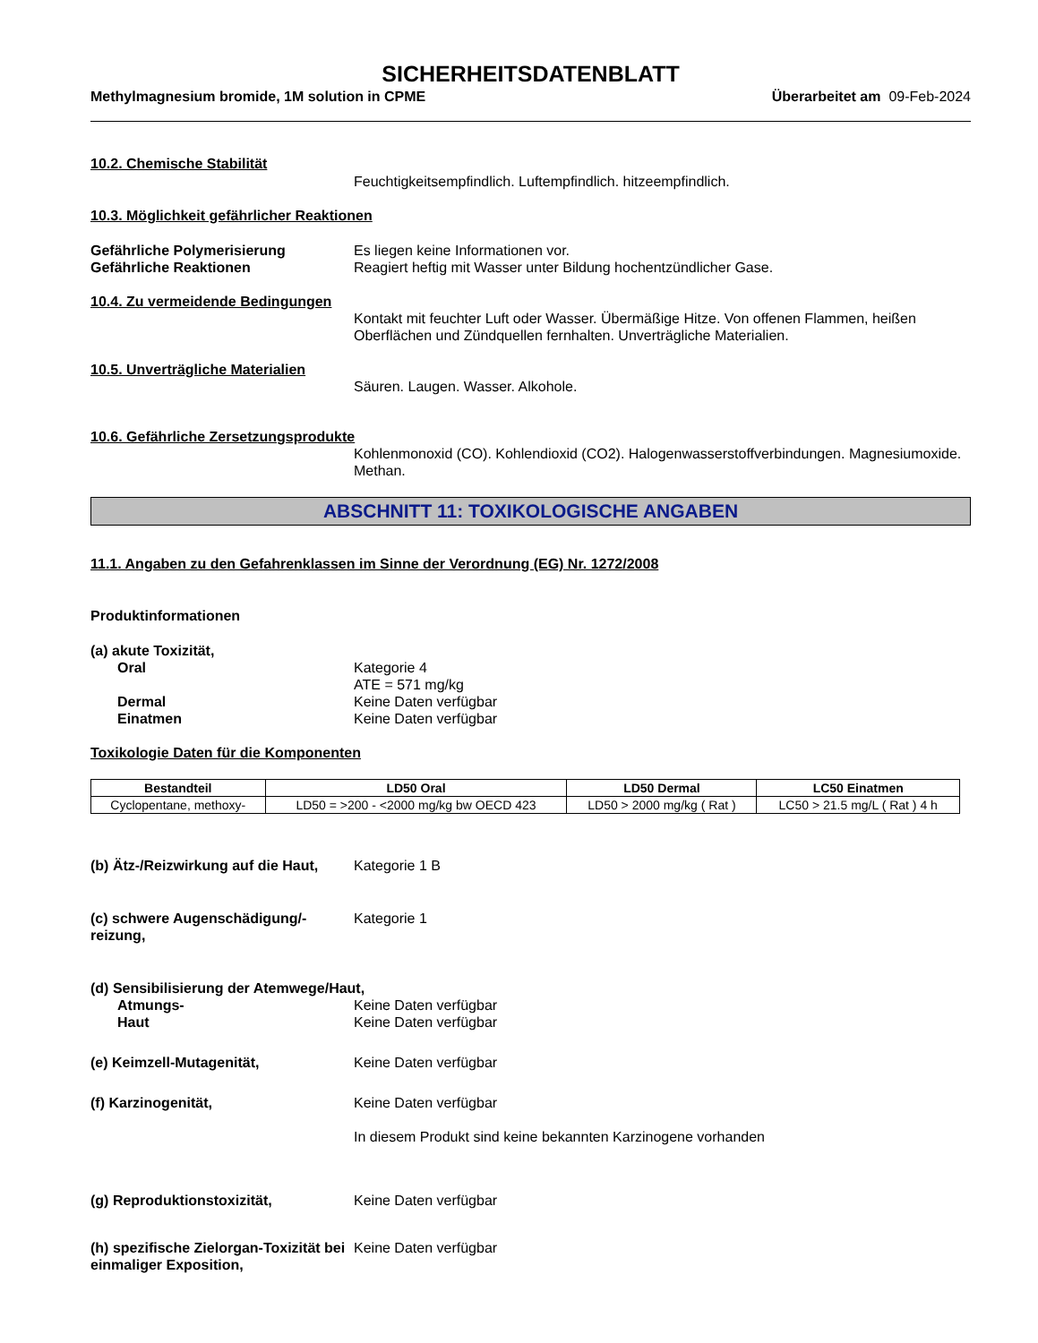SICHERHEITSDATENBLATT
Methylmagnesium bromide, 1M solution in CPME Überarbeitet am 09-Feb-2024
10.2. Chemische Stabilität
Feuchtigkeitsempfindlich. Luftempfindlich. hitzeempfindlich.
10.3. Möglichkeit gefährlicher Reaktionen
Gefährliche Polymerisierung Es liegen keine Informationen vor.
Gefährliche Reaktionen Reagiert heftig mit Wasser unter Bildung hochentzündlicher Gase.
10.4. Zu vermeidende Bedingungen
Kontakt mit feuchter Luft oder Wasser. Übermäßige Hitze. Von offenen Flammen, heißen Oberflächen und Zündquellen fernhalten. Unverträgliche Materialien.
10.5. Unverträgliche Materialien
Säuren. Laugen. Wasser. Alkohole.
10.6. Gefährliche Zersetzungsprodukte
Kohlenmonoxid (CO). Kohlendioxid (CO2). Halogenwasserstoffverbindungen. Magnesiumoxide. Methan.
ABSCHNITT 11: TOXIKOLOGISCHE ANGABEN
11.1. Angaben zu den Gefahrenklassen im Sinne der Verordnung (EG) Nr. 1272/2008
Produktinformationen
(a) akute Toxizität,
Oral Kategorie 4
ATE = 571 mg/kg
Dermal Keine Daten verfügbar
Einatmen Keine Daten verfügbar
Toxikologie Daten für die Komponenten
| Bestandteil | LD50 Oral | LD50 Dermal | LC50 Einatmen |
| --- | --- | --- | --- |
| Cyclopentane, methoxy- | LD50 = >200 - <2000 mg/kg bw OECD 423 | LD50 > 2000 mg/kg ( Rat ) | LC50 > 21.5 mg/L ( Rat ) 4 h |
(b) Ätz-/Reizwirkung auf die Haut,
Kategorie 1 B
(c) schwere Augenschädigung/-reizung,
Kategorie 1
(d) Sensibilisierung der Atemwege/Haut,
Atmungs- Keine Daten verfügbar
Haut Keine Daten verfügbar
(e) Keimzell-Mutagenität, Keine Daten verfügbar
(f) Karzinogenität, Keine Daten verfügbar
In diesem Produkt sind keine bekannten Karzinogene vorhanden
(g) Reproduktionstoxizität, Keine Daten verfügbar
(h) spezifische Zielorgan-Toxizität bei einmaliger Exposition,
Keine Daten verfügbar